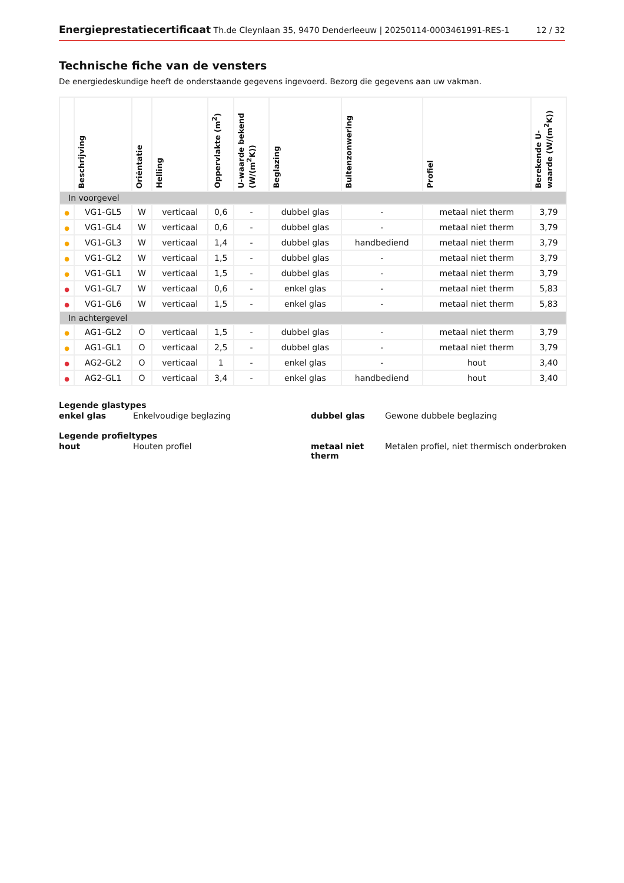Energieprestatiecertificaat Th.de Cleynlaan 35, 9470 Denderleeuw | 20250114-0003461991-RES-1 12 / 32
Technische fiche van de vensters
De energiedeskundige heeft de onderstaande gegevens ingevoerd. Bezorg die gegevens aan uw vakman.
| | Beschrijving | Oriëntatie | Helling | Oppervlakte (m<sup>2</sup>) | U-waarde bekend (W/(m<sup>2</sup>K)) | Beglazing | Buitenzonwering | Profiel | Berekende U-waarde (W/(m<sup>2</sup>K)) |
| --- | --- | --- | --- | --- | --- | --- | --- | --- | --- |
| In voorgevel | | | | | | | | | |
| ● | VG1-GL5 | W | verticaal | 0,6 | - | dubbel glas | - | metaal niet therm | 3,79 |
| ● | VG1-GL4 | W | verticaal | 0,6 | - | dubbel glas | - | metaal niet therm | 3,79 |
| ● | VG1-GL3 | W | verticaal | 1,4 | - | dubbel glas | handbediend | metaal niet therm | 3,79 |
| ● | VG1-GL2 | W | verticaal | 1,5 | - | dubbel glas | - | metaal niet therm | 3,79 |
| ● | VG1-GL1 | W | verticaal | 1,5 | - | dubbel glas | - | metaal niet therm | 3,79 |
| ● | VG1-GL7 | W | verticaal | 0,6 | - | enkel glas | - | metaal niet therm | 5,83 |
| ● | VG1-GL6 | W | verticaal | 1,5 | - | enkel glas | - | metaal niet therm | 5,83 |
| In achtergevel | | | | | | | | | |
| ● | AG1-GL2 | O | verticaal | 1,5 | - | dubbel glas | - | metaal niet therm | 3,79 |
| ● | AG1-GL1 | O | verticaal | 2,5 | - | dubbel glas | - | metaal niet therm | 3,79 |
| ● | AG2-GL2 | O | verticaal | 1 | - | enkel glas | - | hout | 3,40 |
| ● | AG2-GL1 | O | verticaal | 3,4 | - | enkel glas | handbediend | hout | 3,40 |
Legende glastypes
| enkel glas | Enkelvoudige beglazing | dubbel glas | Gewone dubbele beglazing |
Legende profieltypes
| hout | Houten profiel | metaal niet therm | Metalen profiel, niet thermisch onderbroken |